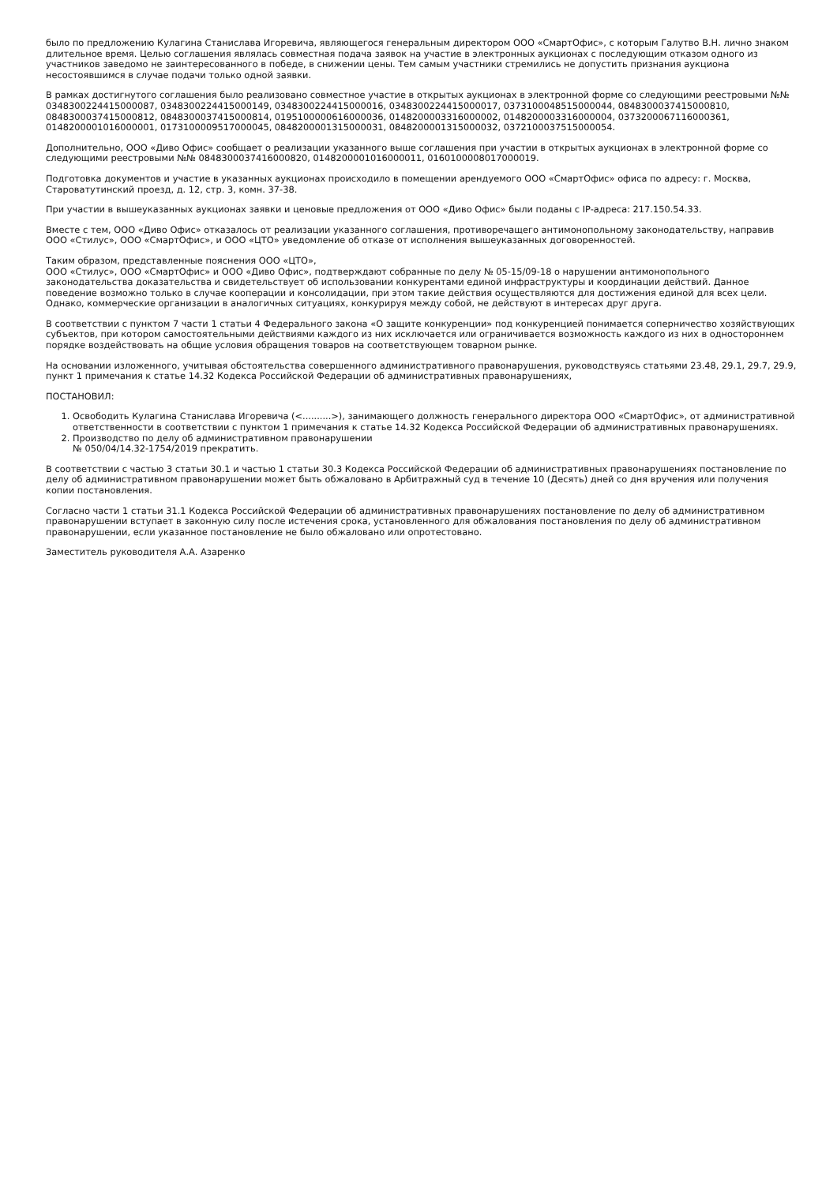было по предложению Кулагина Станислава Игоревича, являющегося генеральным директором ООО «СмартОфис», с которым Галутво В.Н. лично знаком длительное время. Целью соглашения являлась совместная подача заявок на участие в электронных аукционах с последующим отказом одного из участников заведомо не заинтересованного в победе, в снижении цены. Тем самым участники стремились не допустить признания аукциона несостоявшимся в случае подачи только одной заявки.
В рамках достигнутого соглашения было реализовано совместное участие в открытых аукционах в электронной форме со следующими реестровыми №№ 0348300224415000087, 0348300224415000149, 0348300224415000016, 0348300224415000017, 0373100048515000044, 0848300037415000810, 0848300037415000812, 0848300037415000814, 0195100000616000036, 0148200003316000002, 0148200003316000004, 0373200067116000361, 0148200001016000001, 0173100009517000045, 0848200001315000031, 0848200001315000032, 0372100037515000054.
Дополнительно, ООО «Диво Офис» сообщает о реализации указанного выше соглашения при участии в открытых аукционах в электронной форме со следующими реестровыми №№ 0848300037416000820, 0148200001016000011, 0160100008017000019.
Подготовка документов и участие в указанных аукционах происходило в помещении арендуемого ООО «СмартОфис» офиса по адресу: г. Москва, Староватутинский проезд, д. 12, стр. 3, комн. 37-38.
При участии в вышеуказанных аукционах заявки и ценовые предложения от ООО «Диво Офис» были поданы с IP-адреса: 217.150.54.33.
Вместе с тем, ООО «Диво Офис» отказалось от реализации указанного соглашения, противоречащего антимонопольному законодательству, направив ООО «Стилус», ООО «СмартОфис», и ООО «ЦТО» уведомление об отказе от исполнения вышеуказанных договоренностей.
Таким образом, представленные пояснения ООО «ЦТО»,
ООО «Стилус», ООО «СмартОфис» и ООО «Диво Офис», подтверждают собранные по делу № 05-15/09-18 о нарушении антимонопольного законодательства доказательства и свидетельствует об использовании конкурентами единой инфраструктуры и координации действий. Данное поведение возможно только в случае кооперации и консолидации, при этом такие действия осуществляются для достижения единой для всех цели. Однако, коммерческие организации в аналогичных ситуациях, конкурируя между собой, не действуют в интересах друг друга.
В соответствии с пунктом 7 части 1 статьи 4 Федерального закона «О защите конкуренции» под конкуренцией понимается соперничество хозяйствующих субъектов, при котором самостоятельными действиями каждого из них исключается или ограничивается возможность каждого из них в одностороннем порядке воздействовать на общие условия обращения товаров на соответствующем товарном рынке.
На основании изложенного, учитывая обстоятельства совершенного административного правонарушения, руководствуясь статьями 23.48, 29.1, 29.7, 29.9, пункт 1 примечания к статье 14.32 Кодекса Российской Федерации об административных правонарушениях,
ПОСТАНОВИЛ:
1. Освободить Кулагина Станислава Игоревича (<..........>), занимающего должность генерального директора ООО «СмартОфис», от административной ответственности в соответствии с пунктом 1 примечания к статье 14.32 Кодекса Российской Федерации об административных правонарушениях.
2. Производство по делу об административном правонарушении
№ 050/04/14.32-1754/2019 прекратить.
В соответствии с частью 3 статьи 30.1 и частью 1 статьи 30.3 Кодекса Российской Федерации об административных правонарушениях постановление по делу об административном правонарушении может быть обжаловано в Арбитражный суд в течение 10 (Десять) дней со дня вручения или получения копии постановления.
Согласно части 1 статьи 31.1 Кодекса Российской Федерации об административных правонарушениях постановление по делу об административном правонарушении вступает в законную силу после истечения срока, установленного для обжалования постановления по делу об административном правонарушении, если указанное постановление не было обжаловано или опротестовано.
Заместитель руководителя А.А. Азаренко